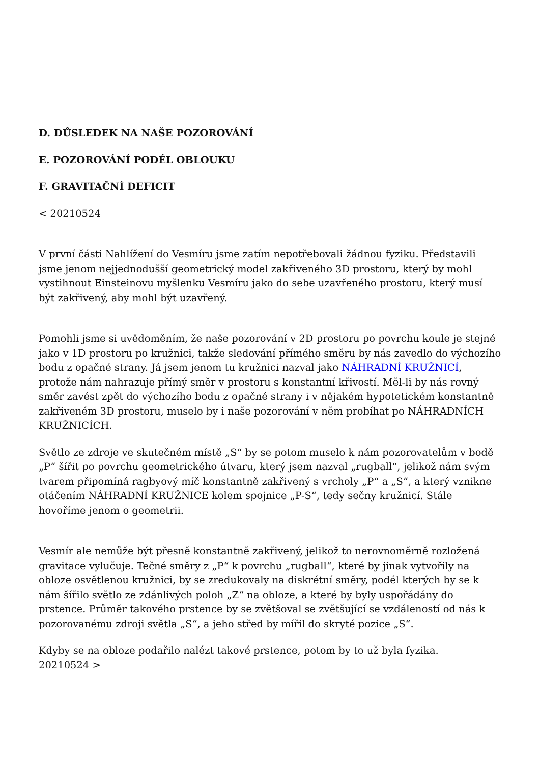D. DŮSLEDEK NA NAŠE POZOROVÁNÍ
E. POZOROVÁNÍ PODÉL OBLOUKU
F. GRAVITAČNÍ DEFICIT
< 20210524
V první části Nahlížení do Vesmíru jsme zatím nepotřebovali žádnou fyziku. Představili jsme jenom nejjednodušší geometrický model zakřiveného 3D prostoru, který by mohl vystihnout Einsteinovu myšlenku Vesmíru jako do sebe uzavřeného prostoru, který musí být zakřivený, aby mohl být uzavřený.
Pomohli jsme si uvědoměním, že naše pozorování v 2D prostoru po povrchu koule je stejné jako v 1D prostoru po kružnici, takže sledování přímého směru by nás zavedlo do výchozího bodu z opačné strany. Já jsem jenom tu kružnici nazval jako NÁHRADNÍ KRUŽNICÍ, protože nám nahrazuje přímý směr v prostoru s konstantní křivostí. Měl-li by nás rovný směr zavést zpět do výchozího bodu z opačné strany i v nějakém hypotetickém konstantně zakřiveném 3D prostoru, muselo by i naše pozorování v něm probíhat po NÁHRADNÍCH KRUŽNICÍCH.
Světlo ze zdroje ve skutečném místě „S“ by se potom muselo k nám pozorovatelům v bodě „P“ šířit po povrchu geometrického útvaru, který jsem nazval „rugball“, jelikož nám svým tvarem připomíná ragbyový míč konstantně zakřivený s vrcholy „P“ a „S“, a který vznikne otáčením NÁHRADNÍ KRUŽNICE kolem spojnice „P-S“, tedy sečny kružnicí. Stále hovoříme jenom o geometrii.
Vesmír ale nemůže být přesně konstantně zakřivený, jelikož to nerovnoměrně rozložená gravitace vylučuje. Tečné směry z „P“ k povrchu „rugball“, které by jinak vytvořily na obloze osvětlenou kružnici, by se zredukovaly na diskrétní směry, podél kterých by se k nám šířilo světlo ze zdánlivých poloh „Z“ na obloze, a které by byly uspořádány do prstence. Průměr takového prstence by se zvětšoval se zvětšující se vzdáleností od nás k pozorovanému zdroji světla „S“, a jeho střed by mířil do skryté pozice „S“.
Kdyby se na obloze podařilo nalézt takové prstence, potom by to už byla fyzika.
20210524 >